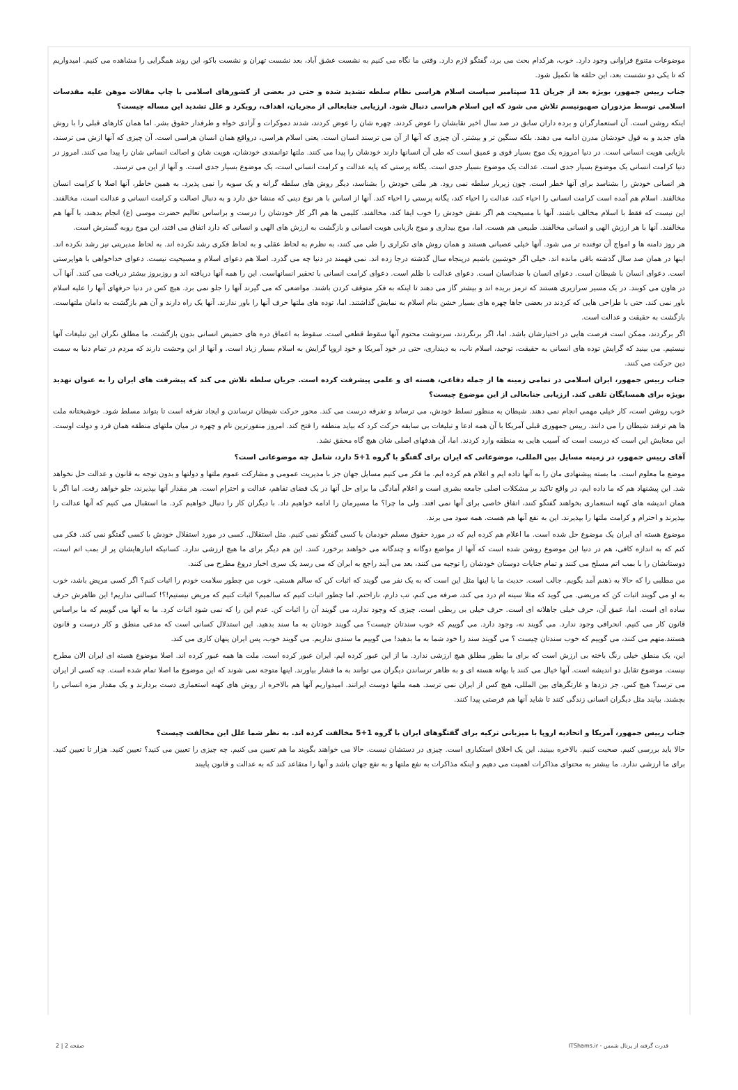موضوعات متنوع فراوانی وجود دارد. خوب، هرکدام بحث می برد، گفتگو لازم دارد. وقتی ما نگاه می کنیم به نشست عشق آباد، بعد نشست تهران و نشست باکو، این روند همگرایی را مشاهده می کنیم. امیدواریم که تا یکی دو نشست بعد، این حلقه ها تکمیل شود.
جناب رییس جمهور، بویژه بعد از جریان 11 سپتامبر سیاست اسلام هراسی نظام سلطه تشدید شده و حتی در بعضی از کشورهای اسلامی با چاپ مقالات موهن علیه مقدسات اسلامی توسط مزدوران صهیونیسم تلاش می شود که این اسلام هراسی دنبال شود. ارزیابی جنابعالی از مجریان، اهداف، رویکرد و علل تشدید این مساله چیست؟
اینکه روشن است. آن استعمارگران و برده داران سابق در صد سال اخیر نقابشان را عوض کردند. چهره شان را عوض کردند، شدند دموکرات و آزادی خواه و طرفدار حقوق بشر. اما همان کارهای قبلی را با روش های جدید و به قول خودشان مدرن ادامه می دهند. بلکه سنگین تر و بیشتر. آن چیزی که آنها از آن می ترسند انسان است. یعنی اسلام هراسی، درواقع همان انسان هراسی است. آن چیزی که آنها ازش می ترسند، بازیابی هویت انسانی است. در دنیا امروزه یک موج بسیار قوی و عمیق است که طی آن انسانها دارند خودشان را پیدا می کنند. ملتها توانمندی خودشان، هویت شان و اصالت انسانی شان را پیدا می کنند. امروز در دنیا کرامت انسانی یک موضوع بسیار جدی است. عدالت یک موضوع بسیار جدی است. یگانه پرستی که پایه عدالت و کرامت انسانی است، یک موضوع بسیار جدی است. و آنها از این می ترسند.
هر انسانی خودش را بشناسد برای آنها خطر است. چون زیربار سلطه نمی رود. هر ملتی خودش را بشناسد، دیگر روش های سلطه گرانه و یک سویه را نمی پذیرد. به همین خاطر، آنها اصلا با کرامت انسان مخالفند. اسلام هم آمده است کرامت انسانی را احیاء کند، عدالت را احیاء کند، یگانه پرستی را احیاء کند. آنها از اساس با هر نوع دینی که منشا حق دارد و به دنبال اصالت و کرامت انسانی و عدالت است، مخالفند. این نیست که فقط با اسلام مخالف باشند. آنها با مسیحیت هم اگر نقش خودش را خوب ایفا کند، مخالفند. کلیمی ها هم اگر کار خودشان را درست و براساس تعالیم حضرت موسی (ع) انجام بدهند، با آنها هم مخالفند. آنها با هر ارزش الهی و انسانی مخالفند. طبیعی هم هست. اما، موج بیداری و موج بازیابی هویت انسانی و بازگشت به ارزش های الهی و انسانی که دارد اتفاق می افتد، این موج روبه گسترش است.
هر روز دامنه ها و امواج آن توفنده تر می شود. آنها خیلی عصبانی هستند و همان روش های تکراری را طی می کنند، به نظرم به لحاظ عقلی و به لحاظ فکری رشد نکرده اند. به لحاظ مدیریتی نیز رشد نکرده اند. اینها در همان صد سال گذشته باقی مانده اند. خیلی اگر خوشبین باشیم درپنجاه سال گذشته درجا زده اند. نمی فهمند در دنیا چه می گذرد. اصلا هم دعوای اسلام و مسیحیت نیست. دعوای خداخواهی با هواپرستی است. دعوای انسان با شیطان است. دعوای انسان با ضدانسان است. دعوای عدالت با ظلم است. دعوای کرامت انسانی با تحقیر انسانهاست. این را همه آنها دریافته اند و روزبروز بیشتر دریافت می کنند. آنها آب در هاون می کوبند. در یک مسیر سرازیری هستند که ترمز بریده اند و بیشتر گاز می دهند تا اینکه به فکر متوقف کردن باشند. مواضعی که می گیرند آنها را جلو نمی برد. هیچ کس در دنیا حرفهای آنها را علیه اسلام باور نمی کند. حتی با طراحی هایی که کردند در بعضی جاها چهره های بسیار خشن بنام اسلام به نمایش گذاشتند. اما، توده های ملتها حرف آنها را باور ندارند. آنها یک راه دارند و آن هم بازگشت به دامان ملتهاست. بازگشت به حقیقت و عدالت است.
اگر برگردند، ممکن است فرصت هایی در اختیارشان باشد. اما، اگر برنگردند، سرنوشت محتوم آنها سقوط قطعی است. سقوط به اعماق دره های حضیض انسانی بدون بازگشت. ما مطلق نگران این تبلیغات آنها نیستیم. می بینید که گرایش توده های انسانی به حقیقت، توحید، اسلام ناب، به دینداری، حتی در خود آمریکا و خود اروپا گرایش به اسلام بسیار زیاد است. و آنها از این وحشت دارند که مردم در تمام دنیا به سمت دین حرکت می کنند.
جناب رییس جمهور، ایران اسلامی در تمامی زمینه ها از جمله دفاعی، هسته ای و علمی پیشرفت کرده است. جریان سلطه تلاش می کند که پیشرفت های ایران را به عنوان تهدید بویژه برای همسایگان تلقی کند. ارزیابی جنابعالی از این موضوع چیست؟
خوب روشن است، کار خیلی مهمی انجام نمی دهند. شیطان به منظور تسلط خودش، می ترساند و تفرقه درست می کند. محور حرکت شیطان ترساندن و ایجاد تفرقه است تا بتواند مسلط شود. خوشبختانه ملت ها هم ترفند شیطان را می دانند. رییس جمهوری قبلی آمریکا با آن همه ادعا و تبلیغات بی سابقه حرکت کرد که بیاید منطقه را فتح کند. امروز منفورترین نام و چهره در میان ملتهای منطقه همان فرد و دولت اوست. این معنایش این است که درست است که آسیب هایی به منطقه وارد کردند. اما، آن هدفهای اصلی شان هیچ گاه محقق نشد.
آقای رییس جمهور، در زمینه مسایل بین المللی، موضوعاتی که ایران برای گفتگو با گروه 1+5 دارد، شامل چه موضوعاتی است؟
موضع ما معلوم است. ما بسته پیشنهادی مان را به آنها داده ایم و اعلام هم کرده ایم. ما فکر می کنیم مسایل جهان جز با مدیریت عمومی و مشارکت عموم ملتها و دولتها و بدون توجه به قانون و عدالت حل نخواهد شد. این پیشنهاد هم که ما داده ایم، در واقع تاکید بر مشکلات اصلی جامعه بشری است و اعلام آمادگی ما برای حل آنها در یک فضای تفاهم، عدالت و احترام است. هر مقدار آنها بپذیرند، جلو خواهد رفت. اما اگر با همان اندیشه های کهنه استعماری بخواهند گفتگو کنند، اتفاق خاصی برای آنها نمی افتد. ولی ما چرا؟ ما مسیرمان را ادامه خواهیم داد. با دیگران کار را دنبال خواهیم کرد. ما استقبال می کنیم که آنها عدالت را بپذیرند و احترام و کرامت ملتها را بپذیرند. این به نفع آنها هم هست. همه سود می برند.
موضوع هسته ای ایران یک موضوع حل شده است. ما اعلام هم کرده ایم که در مورد حقوق مسلم خودمان با کسی گفتگو نمی کنیم. مثل استقلال. کسی در مورد استقلال خودش با کسی گفتگو نمی کند. فکر می کنم که به اندازه کافی، هم در دنیا این موضوع روشن شده است که آنها از مواضع دوگانه و چندگانه می خواهند برخورد کنند. این هم دیگر برای ما هیچ ارزشی ندارد. کسانیکه انبارهایشان پر از بمب اتم است، دوستانشان را با بمب اتم مسلح می کنند و تمام جنایات دوستان خودشان را توجیه می کنند، بعد می آیند راجع به ایران که می رسد یک سری اخبار دروغ مطرح می کنند.
من مطلبی را که حالا به ذهنم آمد بگویم. جالب است. حدیث ما با اینها مثل این است که به یک نفر می گویند که اثبات کن که سالم هستی. خوب من چطور سلامت خودم را اثبات کنم؟ اگر کسی مریض باشد، خوب به او می گویند اثبات کن که مریضی. می گوید که مثلا سینه ام درد می کند، صرفه می کنم، تب دارم، ناراحتم. اما چطور اثبات کنیم که سالمیم؟ اثبات کنیم که مریض نیستیم!؟! کسالتی نداریم! این ظاهرش حرف ساده ای است. اما، عمق آن، حرف خیلی جاهلانه ای است. حرف خیلی بی ربطی است. چیزی که وجود ندارد، می گویند آن را اثبات کن. عدم این را که نمی شود اثبات کرد. ما به آنها می گوییم که ما براساس قانون کار می کنیم. انحرافی وجود ندارد. می گویند نه، وجود دارد. می گوییم که خوب سندتان چیست؟ می گویند خودتان به ما سند بدهید. این استدلال کسانی است که مدعی منطق و کار درست و قانون هستند.متهم می کنند، می گوییم که خوب سندتان چیست ؟ می گویند سند را خود شما به ما بدهید! می گوییم ما سندی نداریم. می گویند خوب، پس ایران پنهان کاری می کند.
این، یک منطق خیلی رنگ باخته بی ارزش است که برای ما بطور مطلق هیچ ارزشی ندارد. ما از این عبور کرده ایم. ایران عبور کرده است. ملت ها همه عبور کرده اند. اصلا موضوع هسته ای ایران الان مطرح نیست. موضوع تقابل دو اندیشه است. آنها خیال می کنند با بهانه هسته ای و به ظاهر ترساندن دیگران می توانند به ما فشار بیاورند. اینها متوجه نمی شوند که این موضوع ما اصلا تمام شده است. چه کسی از ایران می ترسد؟ هیچ کس. جز دزدها و غارتگرهای بین المللی، هیچ کس از ایران نمی ترسد. همه ملتها دوست ایرانند. امیدواریم آنها هم بالاخره از روش های کهنه استعماری دست بردارند و یک مقدار مزه انسانی را بچشند. بیایند مثل دیگران انسانی زندگی کنند تا شاید آنها هم فرصتی پیدا کنند.
جناب رییس جمهور، آمریکا و اتحادیه اروپا با میزبانی ترکیه برای گفتگوهای ایران با گروه 1+5 مخالفت کرده اند. به نظر شما علل این مخالفت چیست؟
حالا باید بررسی کنیم. صحبت کنیم. بالاخره ببینید. این یک اخلاق استکباری است. چیزی در دستشان نیست. حالا می خواهند بگویند ما هم تعیین می کنیم. چه چیزی را تعیین می کنید؟ تعیین کنید. هزار تا تعیین کنید. برای ما ارزشی ندارد. ما بیشتر به محتوای مذاکرات اهمیت می دهیم و اینکه مذاکرات به نفع ملتها و به نفع جهان باشد و آنها را متقاعد کند که به عدالت و قانون پایبند
قدرت گرفته از پرتال شمس - ITShams.ir صفحه 2 | 2